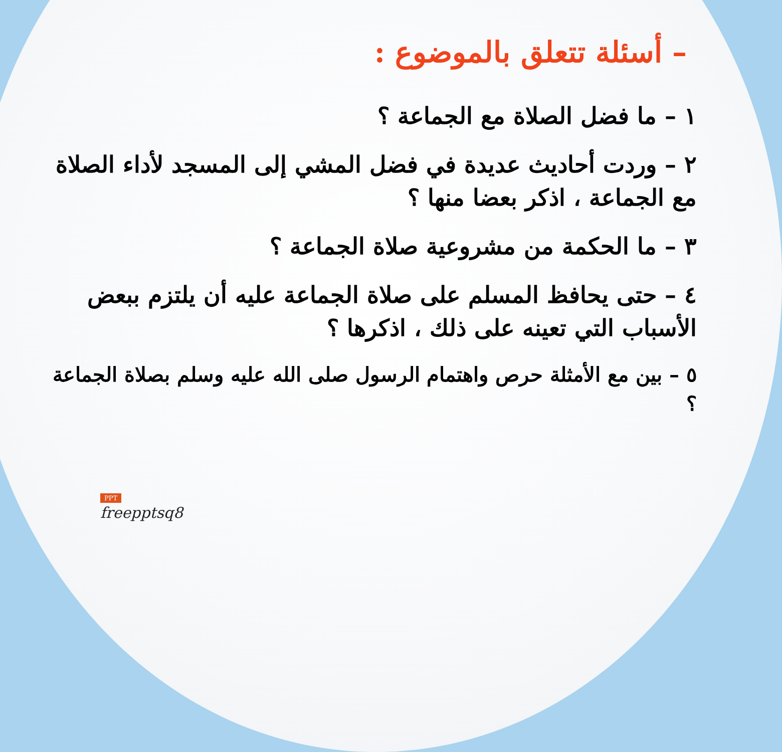– أسئلة تتعلق بالموضوع :
١ – ما فضل الصلاة مع الجماعة ؟
٢ – وردت أحاديث عديدة في فضل المشي إلى المسجد لأداء الصلاة مع الجماعة ، اذكر بعضا منها ؟
٣ – ما الحكمة من مشروعية صلاة الجماعة ؟
٤ – حتى يحافظ المسلم على صلاة الجماعة عليه أن يلتزم ببعض الأسباب التي تعينه على ذلك ، اذكرها ؟
٥ – بين مع الأمثلة حرص واهتمام الرسول صلى الله عليه وسلم بصلاة الجماعة ؟
PPT
freepptsq8